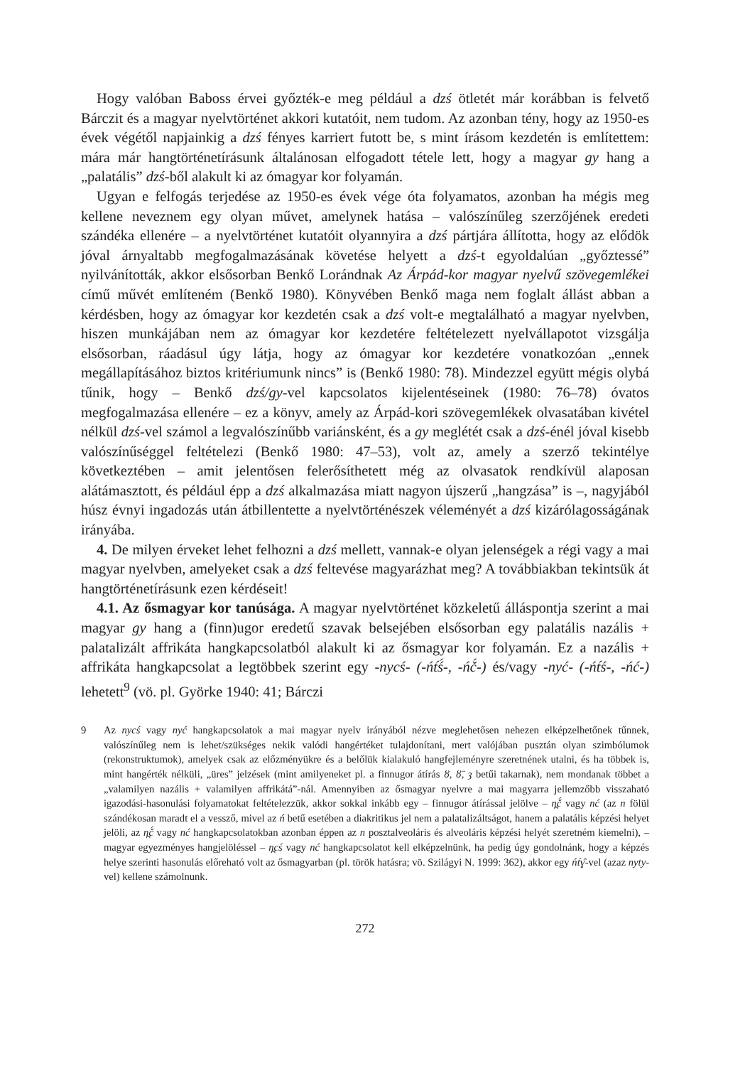Hogy valóban Baboss érvei győzték-e meg például a dzś ötletét már korábban is felvető Bárczit és a magyar nyelvtörténet akkori kutatóit, nem tudom. Az azonban tény, hogy az 1950-es évek végétől napjainkig a dzś fényes karriert futott be, s mint írásom kezdetén is említettem: mára már hangtörténetírásunk általánosan elfogadott tétele lett, hogy a magyar gy hang a „palatális” dzś-ből alakult ki az ómagyar kor folyamán.
Ugyan e felfogás terjedése az 1950-es évek vége óta folyamatos, azonban ha mégis meg kellene neveznem egy olyan művet, amelynek hatása – valószínűleg szerzőjének eredeti szándéka ellenére – a nyelvtörténet kutatóit olyannyira a dzś pártjára állította, hogy az elődök jóval árnyaltabb megfogalmazásának követése helyett a dzś-t egyoldalúan „győztessé” nyilvánították, akkor elsősorban Benkő Lorándnak Az Árpád-kor magyar nyelvű szövegemlékei című művét említeném (Benkő 1980). Könyvében Benkő maga nem foglalt állást abban a kérdésben, hogy az ómagyar kor kezdetén csak a dzś volt-e megtalálható a magyar nyelvben, hiszen munkájában nem az ómagyar kor kezdetére feltételezett nyelvállapotot vizsgálja elsősorban, ráadásul úgy látja, hogy az ómagyar kor kezdetére vonatkozóan „ennek megállapításához biztos kritériumunk nincs” is (Benkő 1980: 78). Mindezzel együtt mégis olybá tűnik, hogy – Benkő dzś/gy-vel kapcsolatos kijelentéseinek (1980: 76–78) óvatos megfogalmazása ellenére – ez a könyv, amely az Árpád-kori szövegemlékek olvasatában kivétel nélkül dzś-vel számol a legvalószínűbb variánsként, és a gy meglétét csak a dzś-énél jóval kisebb valószínűséggel feltételezi (Benkő 1980: 47–53), volt az, amely a szerző tekintélye következtében – amit jelentősen felerősíthetett még az olvasatok rendkívül alaposan alátámasztott, és például épp a dzś alkalmazása miatt nagyon újszerű „hangzása” is –, nagyjából húsz évnyi ingadozás után átbillentette a nyelvtörténészek véleményét a dzś kizárólagosságának irányába.
4. De milyen érveket lehet felhozni a dzś mellett, vannak-e olyan jelenségek a régi vagy a mai magyar nyelvben, amelyeket csak a dzś feltevése magyarázhat meg? A továbbiakban tekintsük át hangtörténetírásunk ezen kérdéseit!
4.1. Az ősmagyar kor tanúsága. A magyar nyelvtörténet közkeletű álláspontja szerint a mai magyar gy hang a (finn)ugor eredetű szavak belsejében elsősorban egy palatális nazális + palatalizált affrikáta hangkapcsolatból alakult ki az ősmagyar kor folyamán. Ez a nazális + affrikáta hangkapcsolat a legtöbbek szerint egy -nycś- (-ńt́ś́-, -ńč́-) és/vagy -nyć- (-ńt́ś-, -ńć-) lehetett<sup>9</sup> (vö. pl. Györke 1940: 41; Bárczi
9 Az nycś vagy nyć hangkapcsolatok a mai magyar nyelv irányából nézve meglehetősen nehezen elképzelhetőnek tűnnek, valószínűleg nem is lehet/szükséges nekik valódi hangértéket tulajdonítani, mert valójában pusztán olyan szimbólumok (rekonstruktumok), amelyek csak az előzményükre és a belőlük kialakuló hangfejleményre szeretnének utalni, és ha többek is, mint hangérték nélküli, „üres” jelzések (mint amilyeneket pl. a finnugor átírás ȣ, ȣ̈, ȝ betűi takarnak), nem mondanak többet a „valamilyen nazális + valamilyen affrikátá”-nál. Amennyiben az ősmagyar nyelvre a mai magyarra jellemzőbb visszaható igazodási-hasonulási folyamatokat feltételezzük, akkor sokkal inkább egy – finnugor átírással jelölve – n̪č́ vagy nć (az n fölül szándékosan maradt el a vessző, mivel az ń betű esetében a diakritikus jel nem a palatalizáltságot, hanem a palatális képzési helyet jelöli, az n̪č́ vagy nć hangkapcsolatokban azonban éppen az n posztalveoláris és alveoláris képzési helyét szeretném kiemelni), – magyar egyezményes hangjelöléssel – n̪cś vagy nć hangkapcsolatot kell elképzelnünk, ha pedig úgy gondolnánk, hogy a képzés helye szerinti hasonulás előreható volt az ősmagyarban (pl. török hatásra; vö. Szilágyi N. 1999: 362), akkor egy ńt́ɣ̑-vel (azaz nyty-vel) kellene számolnunk.
272